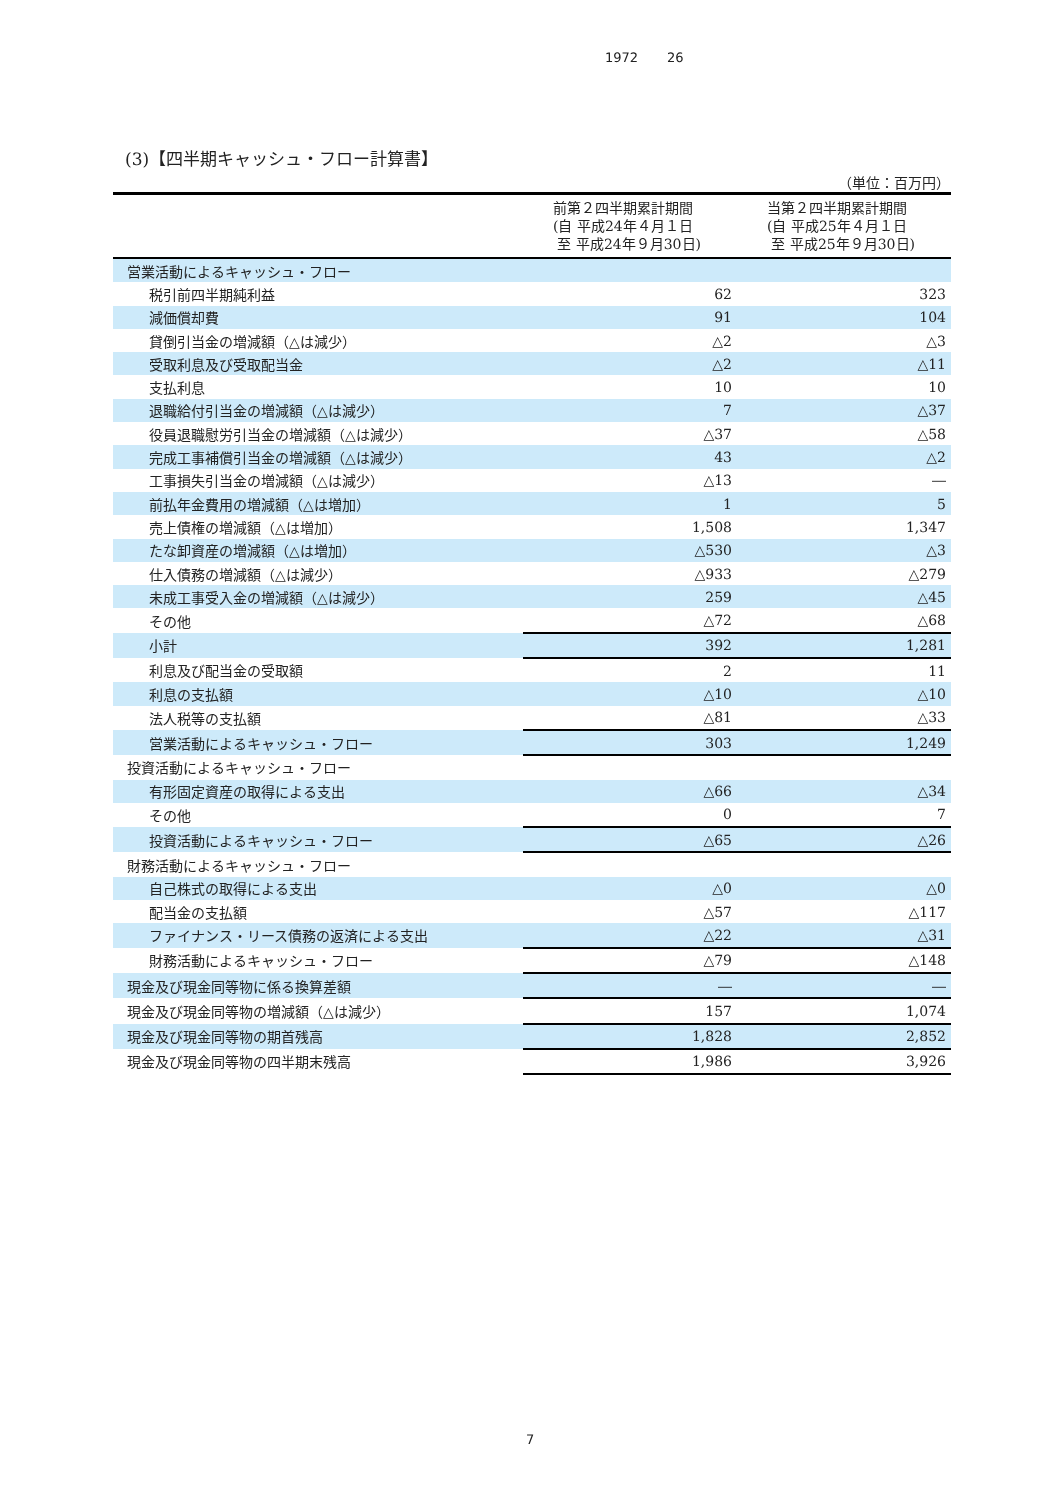1972 26
(3)【四半期キャッシュ・フロー計算書】
（単位：百万円）
| | 前第２四半期累計期間 (自 平成24年４月１日 至 平成24年９月30日) | 当第２四半期累計期間 (自 平成25年４月１日 至 平成25年９月30日) |
| --- | --- | --- |
| 営業活動によるキャッシュ・フロー | | |
| 税引前四半期純利益 | 62 | 323 |
| 減価償却費 | 91 | 104 |
| 貸倒引当金の増減額（△は減少） | △2 | △3 |
| 受取利息及び受取配当金 | △2 | △11 |
| 支払利息 | 10 | 10 |
| 退職給付引当金の増減額（△は減少） | 7 | △37 |
| 役員退職慰労引当金の増減額（△は減少） | △37 | △58 |
| 完成工事補償引当金の増減額（△は減少） | 43 | △2 |
| 工事損失引当金の増減額（△は減少） | △13 | ― |
| 前払年金費用の増減額（△は増加） | 1 | 5 |
| 売上債権の増減額（△は増加） | 1,508 | 1,347 |
| たな卸資産の増減額（△は増加） | △530 | △3 |
| 仕入債務の増減額（△は減少） | △933 | △279 |
| 未成工事受入金の増減額（△は減少） | 259 | △45 |
| その他 | △72 | △68 |
| 小計 | 392 | 1,281 |
| 利息及び配当金の受取額 | 2 | 11 |
| 利息の支払額 | △10 | △10 |
| 法人税等の支払額 | △81 | △33 |
| 営業活動によるキャッシュ・フロー | 303 | 1,249 |
| 投資活動によるキャッシュ・フロー | | |
| 有形固定資産の取得による支出 | △66 | △34 |
| その他 | 0 | 7 |
| 投資活動によるキャッシュ・フロー | △65 | △26 |
| 財務活動によるキャッシュ・フロー | | |
| 自己株式の取得による支出 | △0 | △0 |
| 配当金の支払額 | △57 | △117 |
| ファイナンス・リース債務の返済による支出 | △22 | △31 |
| 財務活動によるキャッシュ・フロー | △79 | △148 |
| 現金及び現金同等物に係る換算差額 | ― | ― |
| 現金及び現金同等物の増減額（△は減少） | 157 | 1,074 |
| 現金及び現金同等物の期首残高 | 1,828 | 2,852 |
| 現金及び現金同等物の四半期末残高 | 1,986 | 3,926 |
7